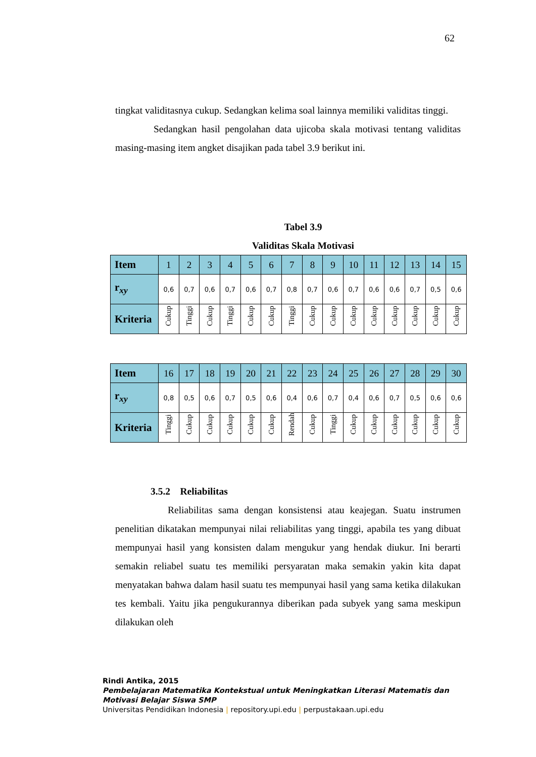62
tingkat validitasnya cukup. Sedangkan kelima soal lainnya memiliki validitas tinggi.
Sedangkan hasil pengolahan data ujicoba skala motivasi tentang validitas masing-masing item angket disajikan pada tabel 3.9 berikut ini.
Tabel 3.9
Validitas Skala Motivasi
| Item | 1 | 2 | 3 | 4 | 5 | 6 | 7 | 8 | 9 | 10 | 11 | 12 | 13 | 14 | 15 |
| r<sub>xy</sub> | 0,6 | 0,7 | 0,6 | 0,7 | 0,6 | 0,7 | 0,8 | 0,7 | 0,6 | 0,7 | 0,6 | 0,6 | 0,7 | 0,5 | 0,6 |
| Kriteria | Cukup | Tinggi | Cukup | Tinggi | Cukup | Cukup | Tinggi | Cukup | Cukup | Cukup | Cukup | Cukup | Cukup | Cukup | Cukup |
| Item | 16 | 17 | 18 | 19 | 20 | 21 | 22 | 23 | 24 | 25 | 26 | 27 | 28 | 29 | 30 |
| r<sub>xy</sub> | 0,8 | 0,5 | 0,6 | 0,7 | 0,5 | 0,6 | 0,4 | 0,6 | 0,7 | 0,4 | 0,6 | 0,7 | 0,5 | 0,6 | 0,6 |
| Kriteria | Tinggi | Cukup | Cukup | Cukup | Cukup | Cukup | Rendah | Cukup | Tinggi | Cukup | Cukup | Cukup | Cukup | Cukup | Cukup |
3.5.2 Reliabilitas
Reliabilitas sama dengan konsistensi atau keajegan. Suatu instrumen penelitian dikatakan mempunyai nilai reliabilitas yang tinggi, apabila tes yang dibuat mempunyai hasil yang konsisten dalam mengukur yang hendak diukur. Ini berarti semakin reliabel suatu tes memiliki persyaratan maka semakin yakin kita dapat menyatakan bahwa dalam hasil suatu tes mempunyai hasil yang sama ketika dilakukan tes kembali. Yaitu jika pengukurannya diberikan pada subyek yang sama meskipun dilakukan oleh
Rindi Antika, 2015
Pembelajaran Matematika Kontekstual untuk Meningkatkan Literasi Matematis dan
Motivasi Belajar Siswa SMP
Universitas Pendidikan Indonesia | repository.upi.edu | perpustakaan.upi.edu